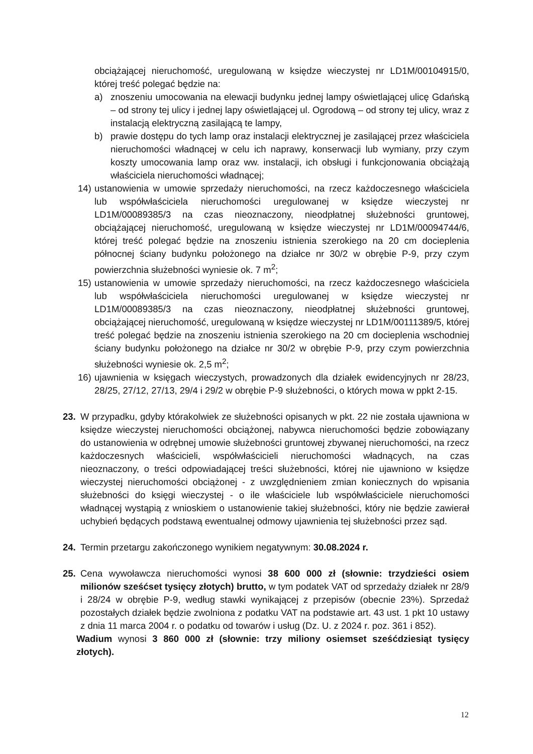obciążającej nieruchomość, uregulowaną w księdze wieczystej nr LD1M/00104915/0, której treść polegać będzie na:
a) znoszeniu umocowania na elewacji budynku jednej lampy oświetlającej ulicę Gdańską – od strony tej ulicy i jednej lapy oświetlającej ul. Ogrodową – od strony tej ulicy, wraz z instalacją elektryczną zasilającą te lampy,
b) prawie dostępu do tych lamp oraz instalacji elektrycznej je zasilającej przez właściciela nieruchomości władnącej w celu ich naprawy, konserwacji lub wymiany, przy czym koszty umocowania lamp oraz ww. instalacji, ich obsługi i funkcjonowania obciążają właściciela nieruchomości władnącej;
14) ustanowienia w umowie sprzedaży nieruchomości, na rzecz każdoczesnego właściciela lub współwłaściciela nieruchomości uregulowanej w księdze wieczystej nr LD1M/00089385/3 na czas nieoznaczony, nieodpłatnej służebności gruntowej, obciążającej nieruchomość, uregulowaną w księdze wieczystej nr LD1M/00094744/6, której treść polegać będzie na znoszeniu istnienia szerokiego na 20 cm docieplenia północnej ściany budynku położonego na działce nr 30/2 w obrębie P-9, przy czym powierzchnia służebności wyniesie ok. 7 m<sup>2</sup>;
15) ustanowienia w umowie sprzedaży nieruchomości, na rzecz każdoczesnego właściciela lub współwłaściciela nieruchomości uregulowanej w księdze wieczystej nr LD1M/00089385/3 na czas nieoznaczony, nieodpłatnej służebności gruntowej, obciążającej nieruchomość, uregulowaną w księdze wieczystej nr LD1M/00111389/5, której treść polegać będzie na znoszeniu istnienia szerokiego na 20 cm docieplenia wschodniej ściany budynku położonego na działce nr 30/2 w obrębie P-9, przy czym powierzchnia służebności wyniesie ok. 2,5 m<sup>2</sup>;
16) ujawnienia w księgach wieczystych, prowadzonych dla działek ewidencyjnych nr 28/23, 28/25, 27/12, 27/13, 29/4 i 29/2 w obrębie P-9 służebności, o których mowa w ppkt 2-15.
23. W przypadku, gdyby którakolwiek ze służebności opisanych w pkt. 22 nie została ujawniona w księdze wieczystej nieruchomości obciążonej, nabywca nieruchomości będzie zobowiązany do ustanowienia w odrębnej umowie służebności gruntowej zbywanej nieruchomości, na rzecz każdoczesnych właścicieli, współwłaścicieli nieruchomości władnących, na czas nieoznaczony, o treści odpowiadającej treści służebności, której nie ujawniono w księdze wieczystej nieruchomości obciążonej - z uwzględnieniem zmian koniecznych do wpisania służebności do księgi wieczystej - o ile właściciele lub współwłaściciele nieruchomości władnącej wystąpią z wnioskiem o ustanowienie takiej służebności, który nie będzie zawierał uchybień będących podstawą ewentualnej odmowy ujawnienia tej służebności przez sąd.
24. Termin przetargu zakończonego wynikiem negatywnym: 30.08.2024 r.
25. Cena wywoławcza nieruchomości wynosi 38 600 000 zł (słownie: trzydzieści osiem milionów sześćset tysięcy złotych) brutto, w tym podatek VAT od sprzedaży działek nr 28/9 i 28/24 w obrębie P-9, według stawki wynikającej z przepisów (obecnie 23%). Sprzedaż pozostałych działek będzie zwolniona z podatku VAT na podstawie art. 43 ust. 1 pkt 10 ustawy z dnia 11 marca 2004 r. o podatku od towarów i usług (Dz. U. z 2024 r. poz. 361 i 852).
Wadium wynosi 3 860 000 zł (słownie: trzy miliony osiemset sześćdziesiąt tysięcy złotych).
12